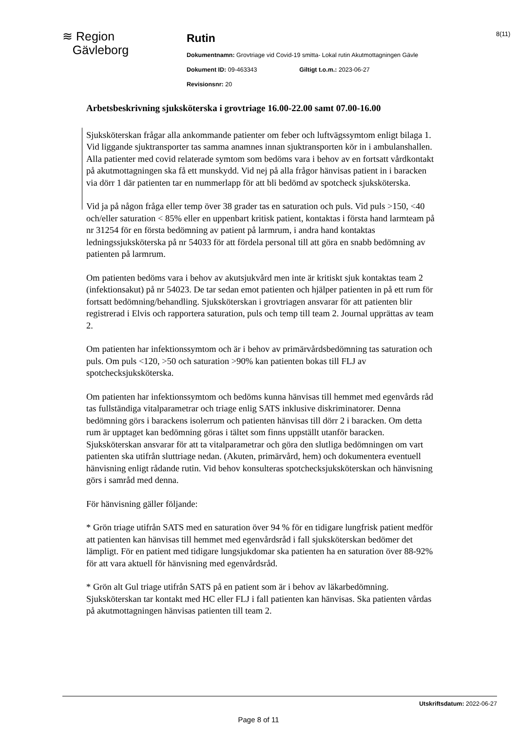≋ Region
Gävleborg
Rutin
Dokumentnamn: Grovtriage vid Covid-19 smitta- Lokal rutin Akutmottagningen Gävle
Dokument ID: 09-463343 Giltigt t.o.m.: 2023-06-27
Revisionsnr: 20
8(11)
Arbetsbeskrivning sjuksköterska i grovtriage 16.00-22.00 samt 07.00-16.00
Sjuksköterskan frågar alla ankommande patienter om feber och luftvägssymtom enligt bilaga 1. Vid liggande sjuktransporter tas samma anamnes innan sjuktransporten kör in i ambulanshallen. Alla patienter med covid relaterade symtom som bedöms vara i behov av en fortsatt vårdkontakt på akutmottagningen ska få ett munskydd. Vid nej på alla frågor hänvisas patient in i baracken via dörr 1 där patienten tar en nummerlapp för att bli bedömd av spotcheck sjuksköterska.
Vid ja på någon fråga eller temp över 38 grader tas en saturation och puls. Vid puls >150, <40 och/eller saturation < 85% eller en uppenbart kritisk patient, kontaktas i första hand larmteam på nr 31254 för en första bedömning av patient på larmrum, i andra hand kontaktas ledningssjuksköterska på nr 54033 för att fördela personal till att göra en snabb bedömning av patienten på larmrum.
Om patienten bedöms vara i behov av akutsjukvård men inte är kritiskt sjuk kontaktas team 2 (infektionsakut) på nr 54023. De tar sedan emot patienten och hjälper patienten in på ett rum för fortsatt bedömning/behandling. Sjuksköterskan i grovtriagen ansvarar för att patienten blir registrerad i Elvis och rapportera saturation, puls och temp till team 2. Journal upprättas av team 2.
Om patienten har infektionssymtom och är i behov av primärvårdsbedömning tas saturation och puls. Om puls <120, >50 och saturation >90% kan patienten bokas till FLJ av spotchecksjuksköterska.
Om patienten har infektionssymtom och bedöms kunna hänvisas till hemmet med egenvårds råd tas fullständiga vitalparametrar och triage enlig SATS inklusive diskriminatorer. Denna bedömning görs i barackens isolerrum och patienten hänvisas till dörr 2 i baracken. Om detta rum är upptaget kan bedömning göras i tältet som finns uppställt utanför baracken. Sjuksköterskan ansvarar för att ta vitalparametrar och göra den slutliga bedömningen om vart patienten ska utifrån sluttriage nedan. (Akuten, primärvård, hem) och dokumentera eventuell hänvisning enligt rådande rutin. Vid behov konsulteras spotchecksjuksköterskan och hänvisning görs i samråd med denna.
För hänvisning gäller följande:
* Grön triage utifrån SATS med en saturation över 94 % för en tidigare lungfrisk patient medför att patienten kan hänvisas till hemmet med egenvårdsråd i fall sjuksköterskan bedömer det lämpligt. För en patient med tidigare lungsjukdomar ska patienten ha en saturation över 88-92% för att vara aktuell för hänvisning med egenvårdsråd.
* Grön alt Gul triage utifrån SATS på en patient som är i behov av läkarbedömning. Sjuksköterskan tar kontakt med HC eller FLJ i fall patienten kan hänvisas. Ska patienten vårdas på akutmottagningen hänvisas patienten till team 2.
Utskriftsdatum: 2022-06-27
Page 8 of 11